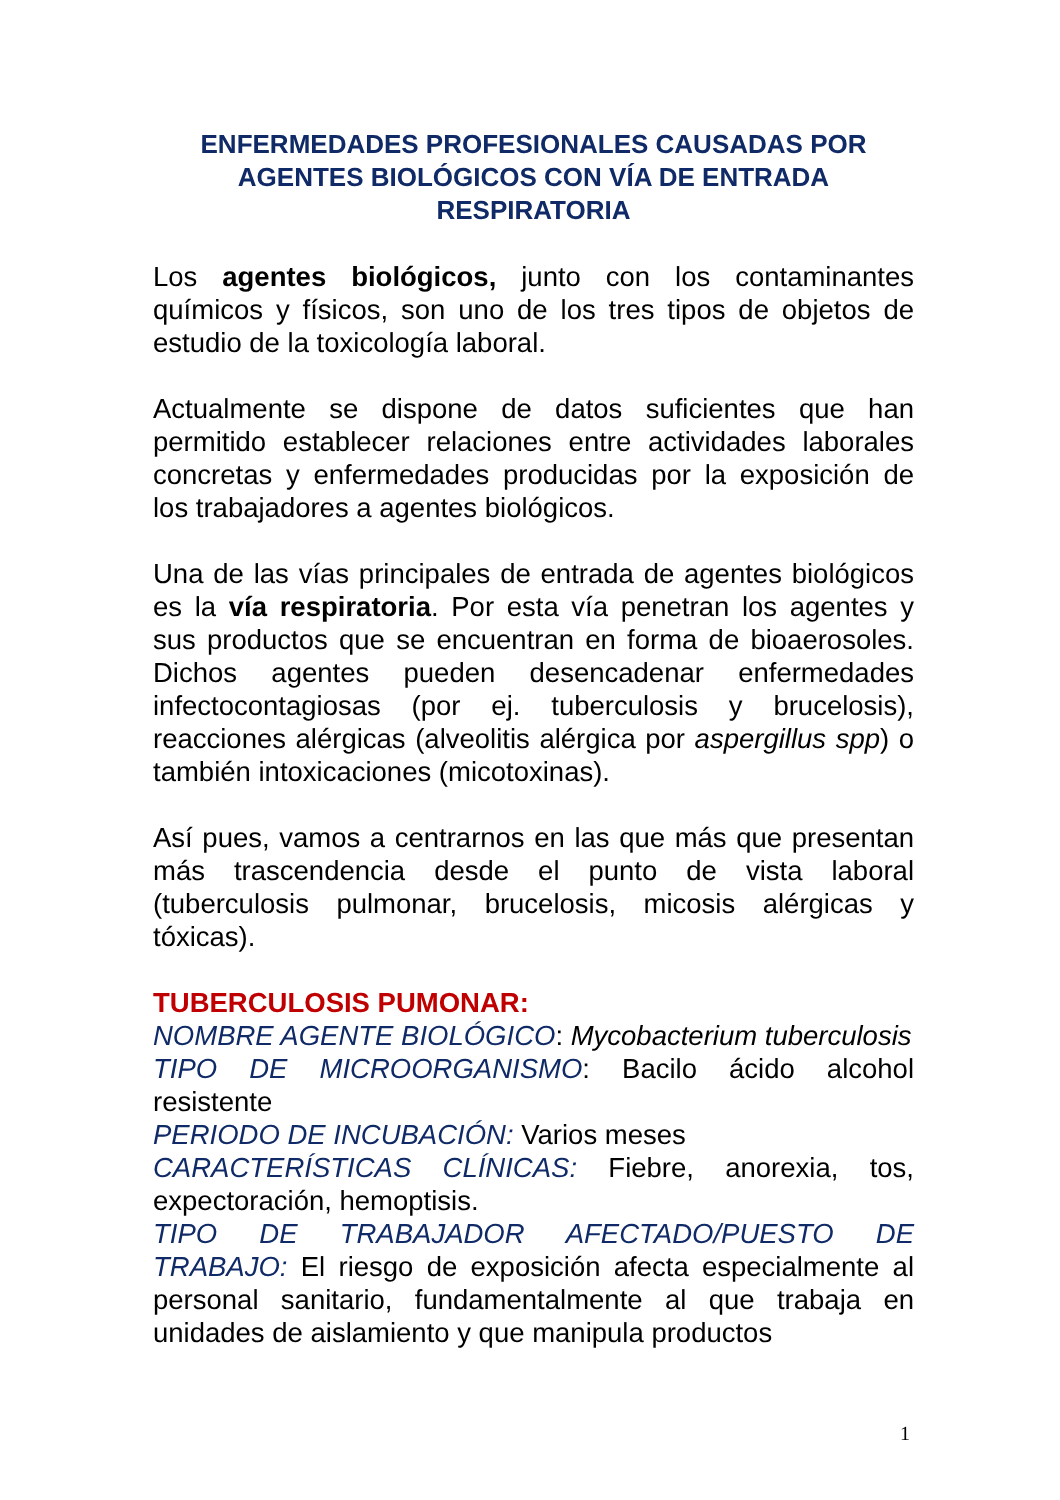ENFERMEDADES PROFESIONALES CAUSADAS POR AGENTES BIOLÓGICOS CON VÍA DE ENTRADA RESPIRATORIA
Los agentes biológicos, junto con los contaminantes químicos y físicos, son uno de los tres tipos de objetos de estudio de la toxicología laboral.
Actualmente se dispone de datos suficientes que han permitido establecer relaciones entre actividades laborales concretas y enfermedades producidas por la exposición de los trabajadores a agentes biológicos.
Una de las vías principales de entrada de agentes biológicos es la vía respiratoria. Por esta vía penetran los agentes y sus productos que se encuentran en forma de bioaerosoles. Dichos agentes pueden desencadenar enfermedades infectocontagiosas (por ej. tuberculosis y brucelosis), reacciones alérgicas (alveolitis alérgica por aspergillus spp) o también intoxicaciones (micotoxinas).
Así pues, vamos a centrarnos en las que más que presentan más trascendencia desde el punto de vista laboral (tuberculosis pulmonar, brucelosis, micosis alérgicas y tóxicas).
TUBERCULOSIS PUMONAR:
NOMBRE AGENTE BIOLÓGICO: Mycobacterium tuberculosis
TIPO DE MICROORGANISMO: Bacilo ácido alcohol resistente
PERIODO DE INCUBACIÓN: Varios meses
CARACTERÍSTICAS CLÍNICAS: Fiebre, anorexia, tos, expectoración, hemoptisis.
TIPO DE TRABAJADOR AFECTADO/PUESTO DE TRABAJO: El riesgo de exposición afecta especialmente al personal sanitario, fundamentalmente al que trabaja en unidades de aislamiento y que manipula productos
1